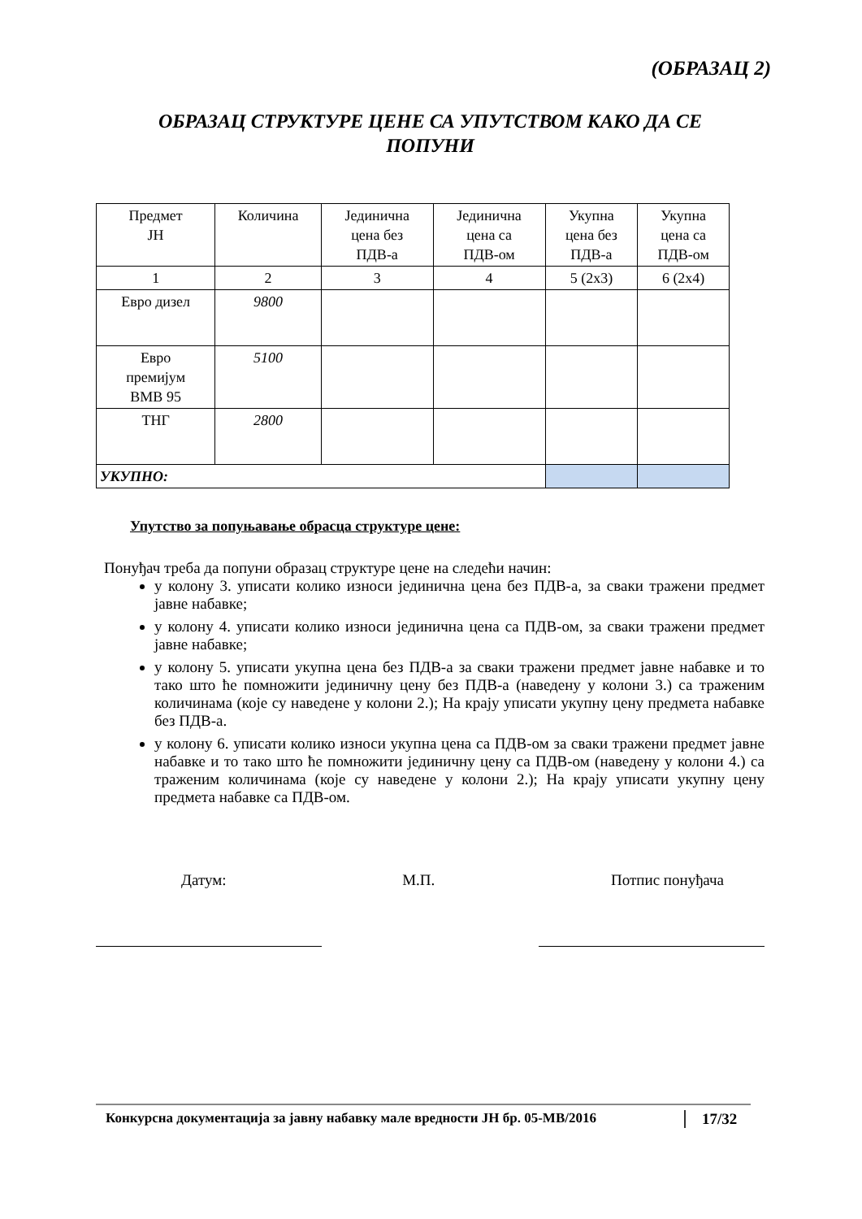(ОБРАЗАЦ 2)
ОБРАЗАЦ СТРУКТУРЕ ЦЕНЕ СА УПУТСТВОМ КАКО ДА СЕ
ПОПУНИ
| Предмет ЈН | Количина | Јединична цена без ПДВ-а | Јединична цена са ПДВ-ом | Укупна цена без ПДВ-а | Укупна цена са ПДВ-ом |
| 1 | 2 | 3 | 4 | 5 (2x3) | 6 (2x4) |
| Евро дизел | 9800 | | | | |
| Евро премијум BMB 95 | 5100 | | | | |
| ТНГ | 2800 | | | | |
| УКУПНО: | | | | | |
Упутство за попуњавање обрасца структуре цене:
Понуђач треба да попуни образац структуре цене на следећи начин:
у колону 3. уписати колико износи јединична цена без ПДВ-а, за сваки тражени предмет јавне набавке;
у колону 4. уписати колико износи јединична цена са ПДВ-ом, за сваки тражени предмет јавне набавке;
у колону 5. уписати укупна цена без ПДВ-а за сваки тражени предмет јавне набавке и то тако што ће помножити јединичну цену без ПДВ-а (наведену у колони 3.) са траженим количинама (које су наведене у колони 2.); На крају уписати укупну цену предмета набавке без ПДВ-а.
у колону 6. уписати колико износи укупна цена са ПДВ-ом за сваки тражени предмет јавне набавке и то тако што ће помножити јединичну цену са ПДВ-ом (наведену у колони 4.) са траженим количинама (које су наведене у колони 2.); На крају уписати укупну цену предмета набавке са ПДВ-ом.
Датум: М.П. Потпис понуђача
Конкурсна документација за јавну набавку мале вредности ЈН бр. 05-МВ/2016
17/32